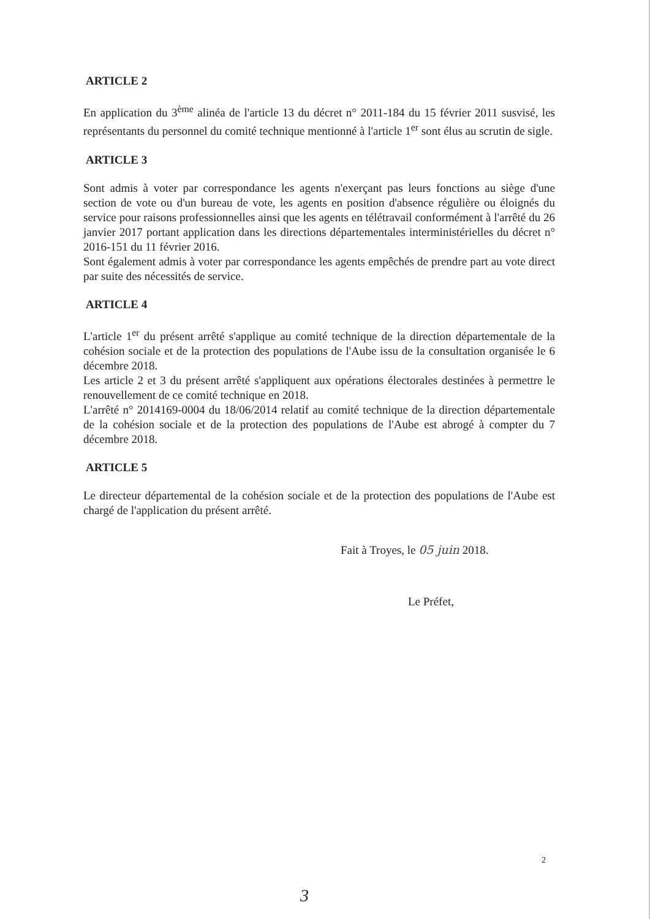ARTICLE 2
En application du 3<sup>ème</sup> alinéa de l'article 13 du décret n° 2011-184 du 15 février 2011 susvisé, les représentants du personnel du comité technique mentionné à l'article 1<sup>er</sup> sont élus au scrutin de sigle.
ARTICLE 3
Sont admis à voter par correspondance les agents n'exerçant pas leurs fonctions au siège d'une section de vote ou d'un bureau de vote, les agents en position d'absence régulière ou éloignés du service pour raisons professionnelles ainsi que les agents en télétravail conformément à l'arrêté du 26 janvier 2017 portant application dans les directions départementales interministérielles du décret n° 2016-151 du 11 février 2016.
Sont également admis à voter par correspondance les agents empêchés de prendre part au vote direct par suite des nécessités de service.
ARTICLE 4
L'article 1<sup>er</sup> du présent arrêté s'applique au comité technique de la direction départementale de la cohésion sociale et de la protection des populations de l'Aube issu de la consultation organisée le 6 décembre 2018.
Les article 2 et 3 du présent arrêté s'appliquent aux opérations électorales destinées à permettre le renouvellement de ce comité technique en 2018.
L'arrêté n° 2014169-0004 du 18/06/2014 relatif au comité technique de la direction départementale de la cohésion sociale et de la protection des populations de l'Aube est abrogé à compter du 7 décembre 2018.
ARTICLE 5
Le directeur départemental de la cohésion sociale et de la protection des populations de l'Aube est chargé de l'application du présent arrêté.
Fait à Troyes, le 05 juin 2018.
Le Préfet,
2
3